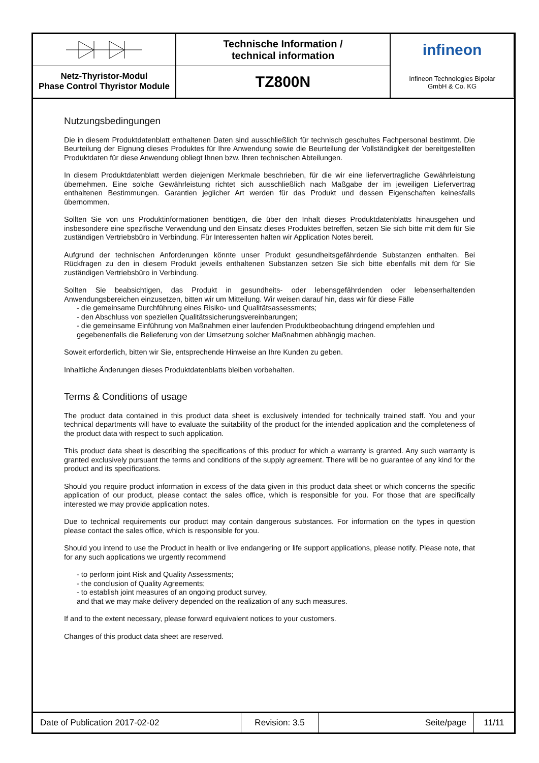Netz-Thyristor-Modul
Phase Control Thyristor Module
Technische Information /
technical information
TZ800N
infineon
Infineon Technologies Bipolar
GmbH & Co. KG
Nutzungsbedingungen
Die in diesem Produktdatenblatt enthaltenen Daten sind ausschließlich für technisch geschultes Fachpersonal bestimmt. Die Beurteilung der Eignung dieses Produktes für Ihre Anwendung sowie die Beurteilung der Vollständigkeit der bereitgestellten Produktdaten für diese Anwendung obliegt Ihnen bzw. Ihren technischen Abteilungen.
In diesem Produktdatenblatt werden diejenigen Merkmale beschrieben, für die wir eine liefervertragliche Gewährleistung übernehmen. Eine solche Gewährleistung richtet sich ausschließlich nach Maßgabe der im jeweiligen Liefervertrag enthaltenen Bestimmungen. Garantien jeglicher Art werden für das Produkt und dessen Eigenschaften keinesfalls übernommen.
Sollten Sie von uns Produktinformationen benötigen, die über den Inhalt dieses Produktdatenblatts hinausgehen und insbesondere eine spezifische Verwendung und den Einsatz dieses Produktes betreffen, setzen Sie sich bitte mit dem für Sie zuständigen Vertriebsbüro in Verbindung. Für Interessenten halten wir Application Notes bereit.
Aufgrund der technischen Anforderungen könnte unser Produkt gesundheitsgefährdende Substanzen enthalten. Bei Rückfragen zu den in diesem Produkt jeweils enthaltenen Substanzen setzen Sie sich bitte ebenfalls mit dem für Sie zuständigen Vertriebsbüro in Verbindung.
Sollten Sie beabsichtigen, das Produkt in gesundheits- oder lebensgefährdenden oder lebenserhaltenden Anwendungsbereichen einzusetzen, bitten wir um Mitteilung. Wir weisen darauf hin, dass wir für diese Fälle
- die gemeinsame Durchführung eines Risiko- und Qualitätsassessments;
- den Abschluss von speziellen Qualitätssicherungsvereinbarungen;
- die gemeinsame Einführung von Maßnahmen einer laufenden Produktbeobachtung dringend empfehlen und gegebenenfalls die Belieferung von der Umsetzung solcher Maßnahmen abhängig machen.
Soweit erforderlich, bitten wir Sie, entsprechende Hinweise an Ihre Kunden zu geben.
Inhaltliche Änderungen dieses Produktdatenblatts bleiben vorbehalten.
Terms & Conditions of usage
The product data contained in this product data sheet is exclusively intended for technically trained staff. You and your technical departments will have to evaluate the suitability of the product for the intended application and the completeness of the product data with respect to such application.
This product data sheet is describing the specifications of this product for which a warranty is granted. Any such warranty is granted exclusively pursuant the terms and conditions of the supply agreement. There will be no guarantee of any kind for the product and its specifications.
Should you require product information in excess of the data given in this product data sheet or which concerns the specific application of our product, please contact the sales office, which is responsible for you. For those that are specifically interested we may provide application notes.
Due to technical requirements our product may contain dangerous substances. For information on the types in question please contact the sales office, which is responsible for you.
Should you intend to use the Product in health or live endangering or life support applications, please notify. Please note, that for any such applications we urgently recommend
- to perform joint Risk and Quality Assessments;
- the conclusion of Quality Agreements;
- to establish joint measures of an ongoing product survey,
and that we may make delivery depended on the realization of any such measures.
If and to the extent necessary, please forward equivalent notices to your customers.
Changes of this product data sheet are reserved.
Date of Publication 2017-02-02
Revision: 3.5
Seite/page
11/11